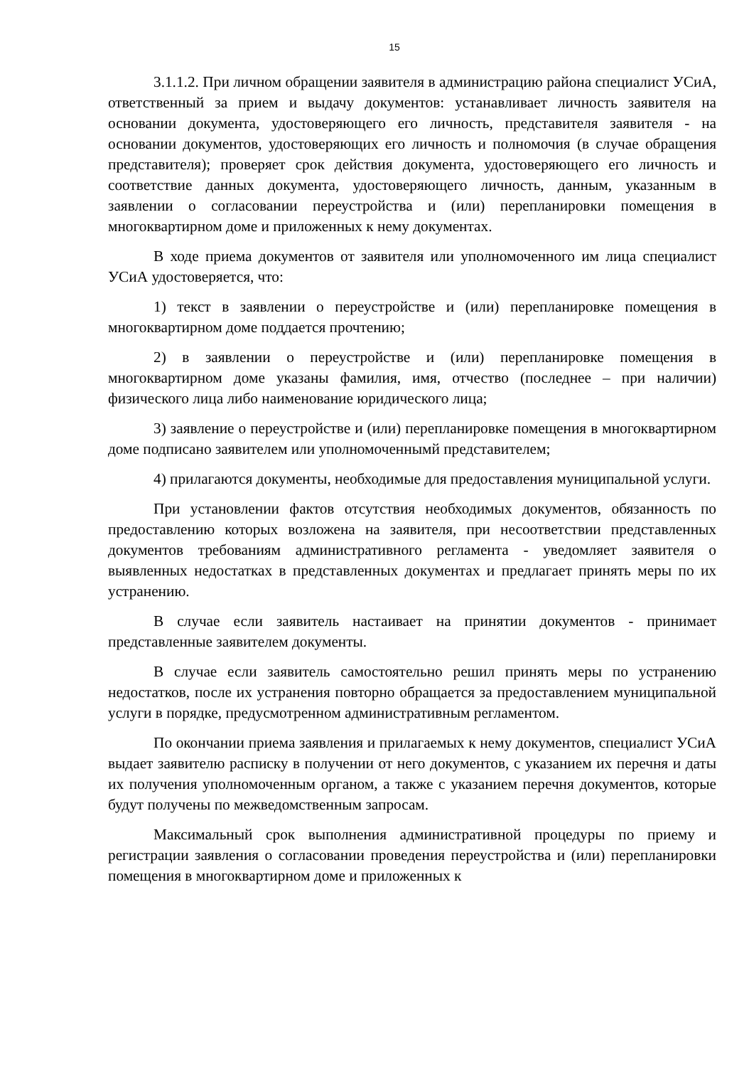15
3.1.1.2. При личном обращении заявителя в администрацию района специалист УСиА, ответственный за прием и выдачу документов: устанавливает личность заявителя на основании документа, удостоверяющего его личность, представителя заявителя - на основании документов, удостоверяющих его личность и полномочия (в случае обращения представителя); проверяет срок действия документа, удостоверяющего его личность и соответствие данных документа, удостоверяющего личность, данным, указанным в заявлении о согласовании переустройства и (или) перепланировки помещения в многоквартирном доме и приложенных к нему документах.
В ходе приема документов от заявителя или уполномоченного им лица специалист УСиА удостоверяется, что:
1) текст в заявлении о переустройстве и (или) перепланировке помещения в многоквартирном доме поддается прочтению;
2) в заявлении о переустройстве и (или) перепланировке помещения в многоквартирном доме указаны фамилия, имя, отчество (последнее – при наличии) физического лица либо наименование юридического лица;
3) заявление о переустройстве и (или) перепланировке помещения в многоквартирном доме подписано заявителем или уполномоченнымй представителем;
4) прилагаются документы, необходимые для предоставления муниципальной услуги.
При установлении фактов отсутствия необходимых документов, обязанность по предоставлению которых возложена на заявителя, при несоответствии представленных документов требованиям административного регламента - уведомляет заявителя о выявленных недостатках в представленных документах и предлагает принять меры по их устранению.
В случае если заявитель настаивает на принятии документов - принимает представленные заявителем документы.
В случае если заявитель самостоятельно решил принять меры по устранению недостатков, после их устранения повторно обращается за предоставлением муниципальной услуги в порядке, предусмотренном административным регламентом.
По окончании приема заявления и прилагаемых к нему документов, специалист УСиА выдает заявителю расписку в получении от него документов, с указанием их перечня и даты их получения уполномоченным органом, а также с указанием перечня документов, которые будут получены по межведомственным запросам.
Максимальный срок выполнения административной процедуры по приему и регистрации заявления о согласовании проведения переустройства и (или) перепланировки помещения в многоквартирном доме и приложенных к